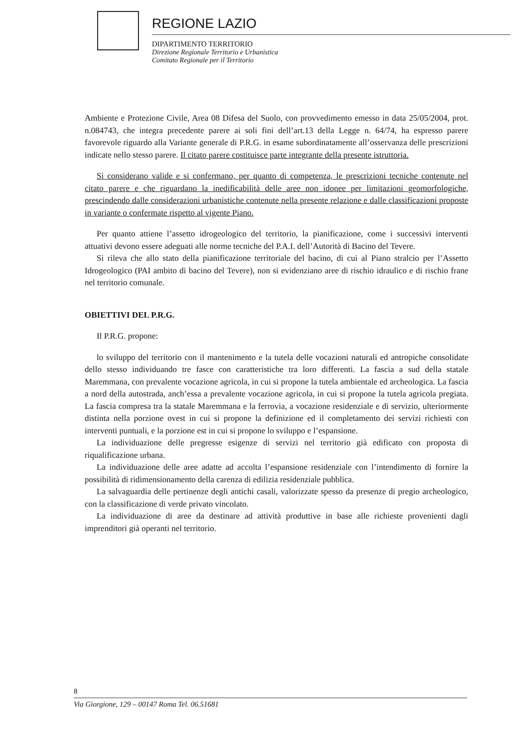REGIONE LAZIO
DIPARTIMENTO TERRITORIO
Direzione Regionale Territorio e Urbanistica
Comitato Regionale per il Territorio
Ambiente e Protezione Civile, Area 08 Difesa del Suolo, con provvedimento emesso in data 25/05/2004, prot. n.084743, che integra precedente parere ai soli fini dell’art.13 della Legge n. 64/74, ha espresso parere favorevole riguardo alla Variante generale di P.R.G. in esame subordinatamente all’osservanza delle prescrizioni indicate nello stesso parere. Il citato parere costituisce parte integrante della presente istruttoria.
Si considerano valide e si confermano, per quanto di competenza, le prescrizioni tecniche contenute nel citato parere e che riguardano la inedificabilità delle aree non idonee per limitazioni geomorfologiche, prescindendo dalle considerazioni urbanistiche contenute nella presente relazione e dalle classificazioni proposte in variante o confermate rispetto al vigente Piano.
Per quanto attiene l’assetto idrogeologico del territorio, la pianificazione, come i successivi interventi attuativi devono essere adeguati alle norme tecniche del P.A.I. dell’Autorità di Bacino del Tevere.
Si rileva che allo stato della pianificazione territoriale del bacino, di cui al Piano stralcio per l’Assetto Idrogeologico (PAI ambito di bacino del Tevere), non si evidenziano aree di rischio idraulico e di rischio frane nel territorio comunale.
OBIETTIVI DEL P.R.G.
Il P.R.G. propone:
lo sviluppo del territorio con il mantenimento e la tutela delle vocazioni naturali ed antropiche consolidate dello stesso individuando tre fasce con caratteristiche tra loro differenti. La fascia a sud della statale Maremmana, con prevalente vocazione agricola, in cui si propone la tutela ambientale ed archeologica. La fascia a nord della autostrada, anch’essa a prevalente vocazione agricola, in cui si propone la tutela agricola pregiata. La fascia compresa tra la statale Maremmana e la ferrovia, a vocazione residenziale e di servizio, ulteriormente distinta nella porzione ovest in cui si propone la definizione ed il completamento dei servizi richiesti con interventi puntuali, e la porzione est in cui si propone lo sviluppo e l’espansione.
La individuazione delle pregresse esigenze di servizi nel territorio già edificato con proposta di riqualificazione urbana.
La individuazione delle aree adatte ad accolta l’espansione residenziale con l’intendimento di fornire la possibilità di ridimensionamento della carenza di edilizia residenziale pubblica.
La salvaguardia delle pertinenze degli antichi casali, valorizzate spesso da presenze di pregio archeologico, con la classificazione di verde privato vincolato.
La individuazione di aree da destinare ad attività produttive in base alle richieste provenienti dagli imprenditori già operanti nel territorio.
8
Via Giorgione, 129 – 00147 Roma Tel. 06.51681